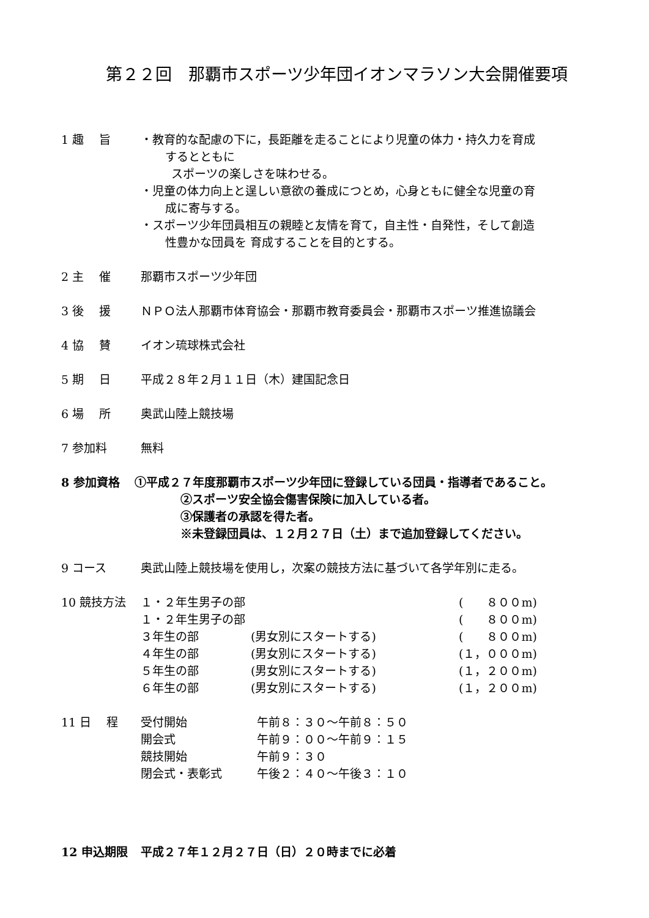第２２回　那覇市スポーツ少年団イオンマラソン大会開催要項
1 趣　 旨 ・教育的な配慮の下に，長距離を走ることにより児童の体力・持久力を育成
するとともに
スポーツの楽しさを味わせる。
・児童の体力向上と逞しい意欲の養成につとめ，心身ともに健全な児童の育
成に寄与する。
・スポーツ少年団員相互の親睦と友情を育て，自主性・自発性，そして創造
性豊かな団員を 育成することを目的とする。
2 主　 催 那覇市スポーツ少年団
3 後　 援 ＮＰＯ法人那覇市体育協会・那覇市教育委員会・那覇市スポーツ推進協議会
4 協　 賛 イオン琉球株式会社
5 期　 日 平成２８年２月１１日（木）建国記念日
6 場　 所 奥武山陸上競技場
7 参加料 無料
8 参加資格 ①平成２７年度那覇市スポーツ少年団に登録している団員・指導者であること。
②スポーツ安全協会傷害保険に加入している者。
③保護者の承認を得た者。
※未登録団員は、１２月２７日（土）まで追加登録してください。
9 コース 奥武山陸上競技場を使用し，次案の競技方法に基づいて各学年別に走る。
10 競技方法
| １・２年生男子の部 | | ( ８００m) |
| １・２年生男子の部 | | ( ８００m) |
| ３年生の部 | (男女別にスタートする) | ( ８００m) |
| ４年生の部 | (男女別にスタートする) | (１，０００m) |
| ５年生の部 | (男女別にスタートする) | (１，２００m) |
| ６年生の部 | (男女別にスタートする) | (１，２００m) |
11 日　 程
| 受付開始 | 午前８：３０～午前８：５０ |
| 開会式 | 午前９：００～午前９：１５ |
| 競技開始 | 午前９：３０ |
| 閉会式・表彰式 | 午後２：４０～午後３：１０ |
12 申込期限 平成２７年１２月２７日（日）２０時までに必着